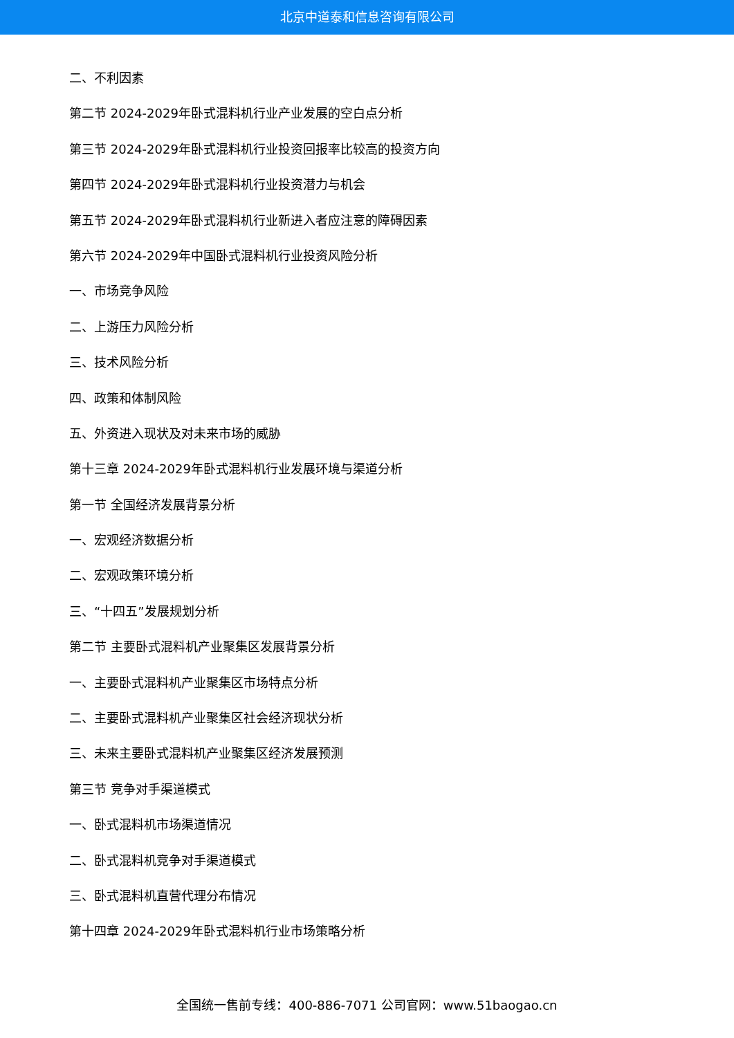北京中道泰和信息咨询有限公司
二、不利因素
第二节 2024-2029年卧式混料机行业产业发展的空白点分析
第三节 2024-2029年卧式混料机行业投资回报率比较高的投资方向
第四节 2024-2029年卧式混料机行业投资潜力与机会
第五节 2024-2029年卧式混料机行业新进入者应注意的障碍因素
第六节 2024-2029年中国卧式混料机行业投资风险分析
一、市场竞争风险
二、上游压力风险分析
三、技术风险分析
四、政策和体制风险
五、外资进入现状及对未来市场的威胁
第十三章 2024-2029年卧式混料机行业发展环境与渠道分析
第一节 全国经济发展背景分析
一、宏观经济数据分析
二、宏观政策环境分析
三、“十四五”发展规划分析
第二节 主要卧式混料机产业聚集区发展背景分析
一、主要卧式混料机产业聚集区市场特点分析
二、主要卧式混料机产业聚集区社会经济现状分析
三、未来主要卧式混料机产业聚集区经济发展预测
第三节 竞争对手渠道模式
一、卧式混料机市场渠道情况
二、卧式混料机竞争对手渠道模式
三、卧式混料机直营代理分布情况
第十四章 2024-2029年卧式混料机行业市场策略分析
全国统一售前专线：400-886-7071 公司官网：www.51baogao.cn